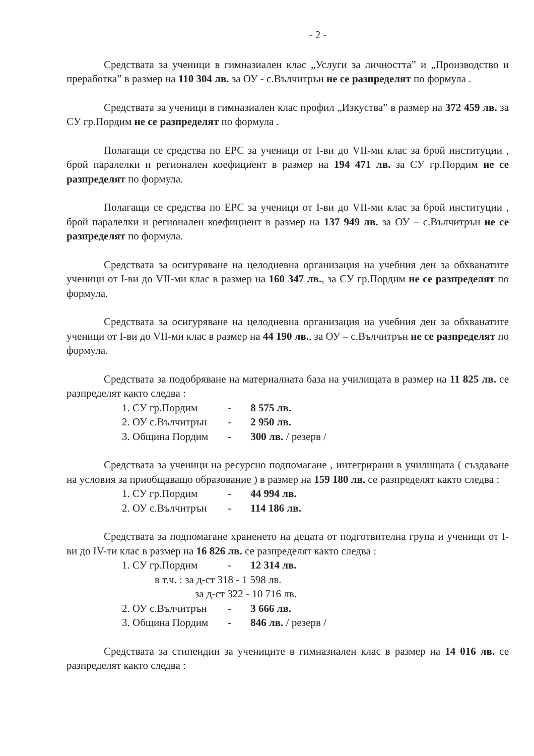- 2 -
Средствата за ученици в гимназиален клас „Услуги за личността” и „Производство и преработка” в размер на 110 304 лв. за ОУ - с.Вълчитрън не се разпределят по формула .
Средствата за ученици в гимназиален клас профил „Изкуства” в размер на 372 459 лв. за СУ гр.Пордим не се разпределят по формула .
Полагащи се средства по ЕРС за ученици от I-ви до VII-ми клас за брой институции , брой паралелки и регионален коефициент в размер на 194 471 лв. за СУ гр.Пордим не се разпределят по формула.
Полагащи се средства по ЕРС за ученици от I-ви до VII-ми клас за брой институции , брой паралелки и регионален коефициент в размер на 137 949 лв. за ОУ – с.Вълчитрън не се разпределят по формула.
Средствата за осигуряване на целодневна организация на учебния ден за обхванатите ученици от I-ви до VII-ми клас в размер на 160 347 лв., за СУ гр.Пордим не се разпределят по формула.
Средствата за осигуряване на целодневна организация на учебния ден за обхванатите ученици от I-ви до VII-ми клас в размер на 44 190 лв., за ОУ – с.Вълчитрън не се разпределят по формула.
Средствата за подобряване на материалната база на училищата в размер на 11 825 лв. се разпределят както следва :
1. СУ гр.Пордим - 8 575 лв.
2. ОУ с.Вълчитрън - 2 950 лв.
3. Община Пордим - 300 лв. / резерв /
Средствата за ученици на ресурсно подпомагане , интегрирани в училищата ( създаване на условия за приобщаващо образование ) в размер на 159 180 лв. се разпределят както следва :
1. СУ гр.Пордим - 44 994 лв.
2. ОУ с.Вълчитрън - 114 186 лв.
Средствата за подпомагане храненето на децата от подготвителна група и ученици от I-ви до IV-ти клас в размер на 16 826 лв. се разпределят както следва :
1. СУ гр.Пордим - 12 314 лв.
в т.ч. : за д-ст 318 - 1 598 лв.
за д-ст 322 - 10 716 лв.
2. ОУ с.Вълчитрън - 3 666 лв.
3. Община Пордим - 846 лв. / резерв /
Средствата за стипендии за учениците в гимназиален клас в размер на 14 016 лв. се разпределят както следва :